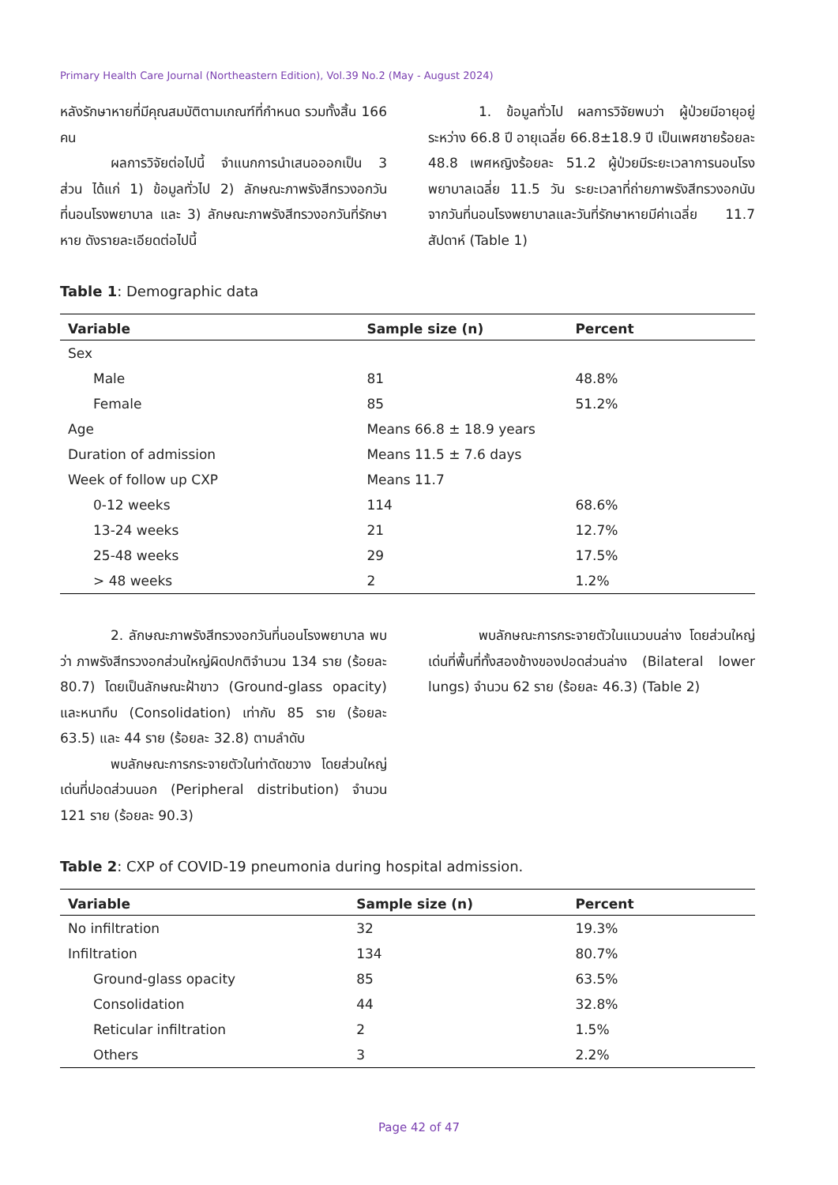Primary Health Care Journal (Northeastern Edition), Vol.39 No.2 (May - August 2024)
หลังรักษาหายที่มีคุณสมบัติตามเกณฑ์ที่กำหนด รวมทั้งสิ้น 166 คน
ผลการวิจัยต่อไปนี้ จำแนกการนำเสนอออกเป็น 3 ส่วน ได้แก่ 1) ข้อมูลทั่วไป 2) ลักษณะภาพรังสีทรวงอกวันที่นอนโรงพยาบาล และ 3) ลักษณะภาพรังสีทรวงอกวันที่รักษาหาย ดังรายละเอียดต่อไปนี้
1. ข้อมูลทั่วไป ผลการวิจัยพบว่า ผู้ป่วยมีอายุอยู่ระหว่าง 66.8 ปี อายุเฉลี่ย 66.8±18.9 ปี เป็นเพศชายร้อยละ 48.8 เพศหญิงร้อยละ 51.2 ผู้ป่วยมีระยะเวลาการนอนโรงพยาบาลเฉลี่ย 11.5 วัน ระยะเวลาที่ถ่ายภาพรังสีทรวงอกนับจากวันที่นอนโรงพยาบาลและวันที่รักษาหายมีค่าเฉลี่ย 11.7 สัปดาห์ (Table 1)
Table 1: Demographic data
| Variable | Sample size (n) | Percent |
| --- | --- | --- |
| Sex | | |
| Male | 81 | 48.8% |
| Female | 85 | 51.2% |
| Age | Means 66.8 ± 18.9 years | |
| Duration of admission | Means 11.5 ± 7.6 days | |
| Week of follow up CXP | Means 11.7 | |
| 0-12 weeks | 114 | 68.6% |
| 13-24 weeks | 21 | 12.7% |
| 25-48 weeks | 29 | 17.5% |
| > 48 weeks | 2 | 1.2% |
2. ลักษณะภาพรังสีทรวงอกวันที่นอนโรงพยาบาล พบว่า ภาพรังสีทรวงอกส่วนใหญ่ผิดปกติจำนวน 134 ราย (ร้อยละ 80.7) โดยเป็นลักษณะฝ้าขาว (Ground-glass opacity) และหนาทึบ (Consolidation) เท่ากับ 85 ราย (ร้อยละ 63.5) และ 44 ราย (ร้อยละ 32.8) ตามลำดับ
พบลักษณะการกระจายตัวในท่าตัดขวาง โดยส่วนใหญ่เด่นที่ปอดส่วนนอก (Peripheral distribution) จำนวน 121 ราย (ร้อยละ 90.3)
พบลักษณะการกระจายตัวในแนวบนล่าง โดยส่วนใหญ่เด่นที่พื้นที่ทั้งสองข้างของปอดส่วนล่าง (Bilateral lower lungs) จำนวน 62 ราย (ร้อยละ 46.3) (Table 2)
Table 2: CXP of COVID-19 pneumonia during hospital admission.
| Variable | Sample size (n) | Percent |
| --- | --- | --- |
| No infiltration | 32 | 19.3% |
| Infiltration | 134 | 80.7% |
| Ground-glass opacity | 85 | 63.5% |
| Consolidation | 44 | 32.8% |
| Reticular infiltration | 2 | 1.5% |
| Others | 3 | 2.2% |
Page 42 of 47